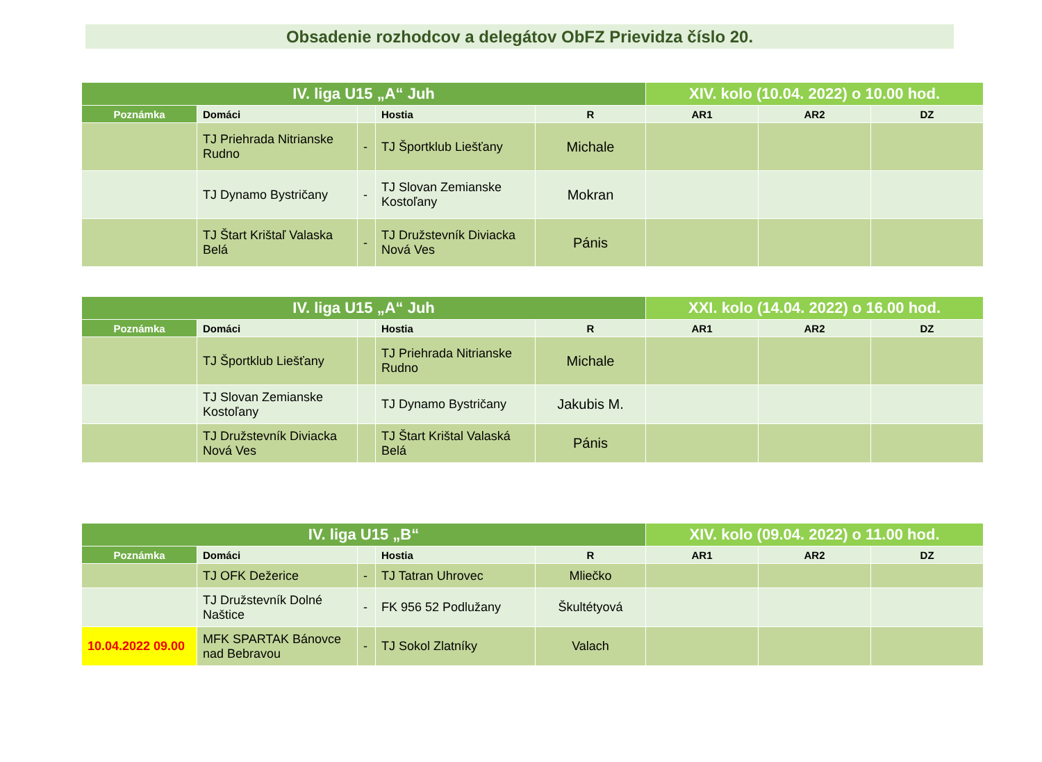Obsadenie rozhodcov a delegátov ObFZ Prievidza číslo 20.
| IV. liga U15 „A“ Juh | | | | | XIV. kolo (10.04. 2022) o 10.00 hod. | | |
| --- | --- | --- | --- | --- | --- | --- | --- |
| Poznámka | Domáci | | Hostia | R | AR1 | AR2 | DZ |
| | TJ Priehrada Nitrianske Rudno | - | TJ Športklub Liešťany | Michale | | | |
| | TJ Dynamo Bystričany | - | TJ Slovan Zemianske Kostoľany | Mokran | | | |
| | TJ Štart Krištaľ Valaska Belá | - | TJ Družstevník Diviacka Nová Ves | Pánis | | | |
| IV. liga U15 „A“ Juh | | | | | XXI. kolo (14.04. 2022) o 16.00 hod. | | |
| --- | --- | --- | --- | --- | --- | --- | --- |
| Poznámka | Domáci | | Hostia | R | AR1 | AR2 | DZ |
| | TJ Športklub Liešťany | | TJ Priehrada Nitrianske Rudno | Michale | | | |
| | TJ Slovan Zemianske Kostoľany | | TJ Dynamo Bystričany | Jakubis M. | | | |
| | TJ Družstevník Diviacka Nová Ves | | TJ Štart Krištal Valaská Belá | Pánis | | | |
| IV. liga U15 „B“ | | | | | XIV. kolo (09.04. 2022) o 11.00 hod. | | |
| --- | --- | --- | --- | --- | --- | --- | --- |
| Poznámka | Domáci | | Hostia | R | AR1 | AR2 | DZ |
| | TJ OFK Dežerice | - | TJ Tatran Uhrovec | Mliečko | | | |
| | TJ Družstevník Dolné Naštice | - | FK 956 52 Podlužany | Škultétyová | | | |
| 10.04.2022 09.00 | MFK SPARTAK Bánovce nad Bebravou | - | TJ Sokol Zlatníky | Valach | | | |